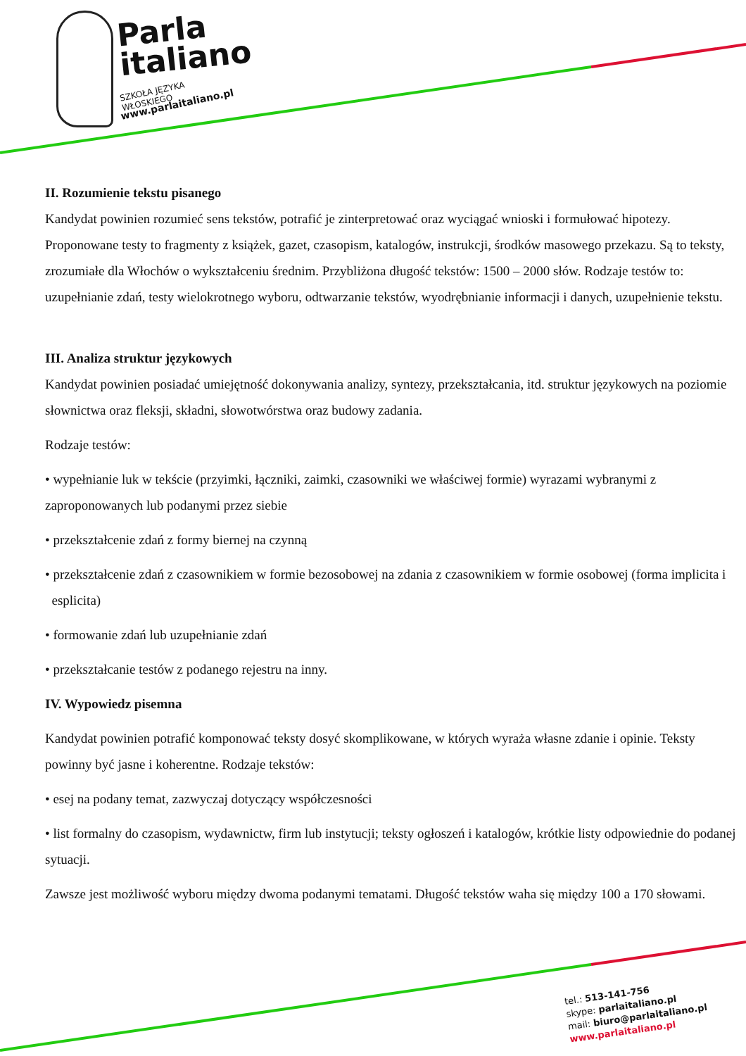Parla
italiano
SZKOŁA JĘZYKA WŁOSKIEGO
www.parlaitaliano.pl
II. Rozumienie tekstu pisanego
Kandydat powinien rozumieć sens tekstów, potrafić je zinterpretować oraz wyciągać wnioski i formułować hipotezy. Proponowane testy to fragmenty z książek, gazet, czasopism, katalogów, instrukcji, środków masowego przekazu. Są to teksty, zrozumiałe dla Włochów o wykształceniu średnim. Przybliżona długość tekstów: 1500 – 2000 słów. Rodzaje testów to: uzupełnianie zdań, testy wielokrotnego wyboru, odtwarzanie tekstów, wyodrębnianie informacji i danych, uzupełnienie tekstu.
III. Analiza struktur językowych
Kandydat powinien posiadać umiejętność dokonywania analizy, syntezy, przekształcania, itd. struktur językowych na poziomie słownictwa oraz fleksji, składni, słowotwórstwa oraz budowy zadania.
Rodzaje testów:
• wypełnianie luk w tekście (przyimki, łączniki, zaimki, czasowniki we właściwej formie) wyrazami wybranymi z zaproponowanych lub podanymi przez siebie
• przekształcenie zdań z formy biernej na czynną
• przekształcenie zdań z czasownikiem w formie bezosobowej na zdania z czasownikiem w formie osobowej (forma implicita i esplicita)
• formowanie zdań lub uzupełnianie zdań
• przekształcanie testów z podanego rejestru na inny.
IV. Wypowiedz pisemna
Kandydat powinien potrafić komponować teksty dosyć skomplikowane, w których wyraża własne zdanie i opinie. Teksty powinny być jasne i koherentne. Rodzaje tekstów:
• esej na podany temat, zazwyczaj dotyczący współczesności
• list formalny do czasopism, wydawnictw, firm lub instytucji; teksty ogłoszeń i katalogów, krótkie listy odpowiednie do podanej sytuacji.
Zawsze jest możliwość wyboru między dwoma podanymi tematami. Długość tekstów waha się między 100 a 170 słowami.
tel.: 513-141-756
skype: parlaitaliano.pl
mail: biuro@parlaitaliano.pl
www.parlaitaliano.pl